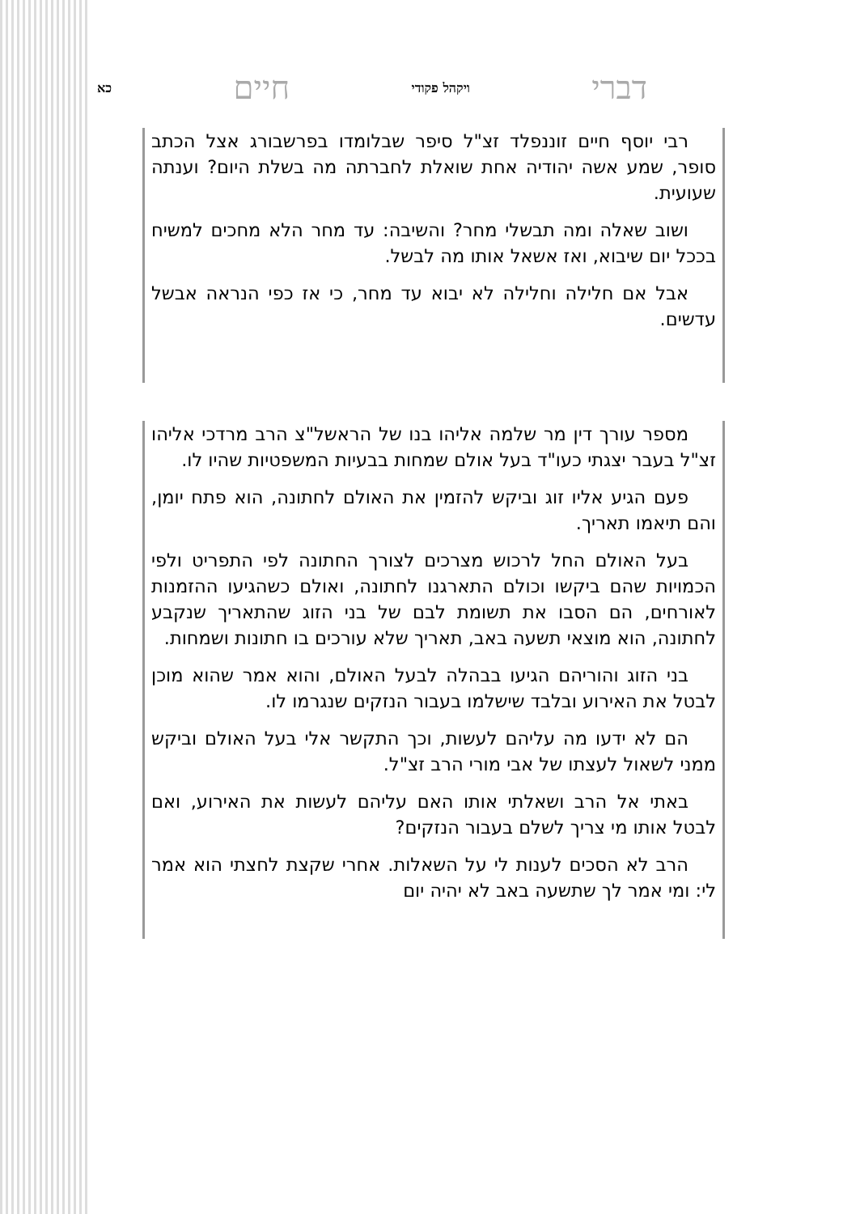דברי ויקהל פקודי חיים כא
רבי יוסף חיים זוננפלד זצ"ל סיפר שבלומדו בפרשבורג אצל הכתב סופר, שמע אשה יהודיה אחת שואלת לחברתה מה בשלת היום? וענתה שעועית.
ושוב שאלה ומה תבשלי מחר? והשיבה: עד מחר הלא מחכים למשיח בככל יום שיבוא, ואז אשאל אותו מה לבשל.
אבל אם חלילה וחלילה לא יבוא עד מחר, כי אז כפי הנראה אבשל עדשים.
מספר עורך דין מר שלמה אליהו בנו של הראשל"צ הרב מרדכי אליהו זצ"ל בעבר יצגתי כעו"ד בעל אולם שמחות בבעיות המשפטיות שהיו לו.
פעם הגיע אליו זוג וביקש להזמין את האולם לחתונה, הוא פתח יומן, והם תיאמו תאריך.
בעל האולם החל לרכוש מצרכים לצורך החתונה לפי התפריט ולפי הכמויות שהם ביקשו וכולם התארגנו לחתונה, ואולם כשהגיעו ההזמנות לאורחים, הם הסבו את תשומת לבם של בני הזוג שהתאריך שנקבע לחתונה, הוא מוצאי תשעה באב, תאריך שלא עורכים בו חתונות ושמחות.
בני הזוג והוריהם הגיעו בבהלה לבעל האולם, והוא אמר שהוא מוכן לבטל את האירוע ובלבד שישלמו בעבור הנזקים שנגרמו לו.
הם לא ידעו מה עליהם לעשות, וכך התקשר אלי בעל האולם וביקש ממני לשאול לעצתו של אבי מורי הרב זצ"ל.
באתי אל הרב ושאלתי אותו האם עליהם לעשות את האירוע, ואם לבטל אותו מי צריך לשלם בעבור הנזקים?
הרב לא הסכים לענות לי על השאלות. אחרי שקצת לחצתי הוא אמר לי: ומי אמר לך שתשעה באב לא יהיה יום